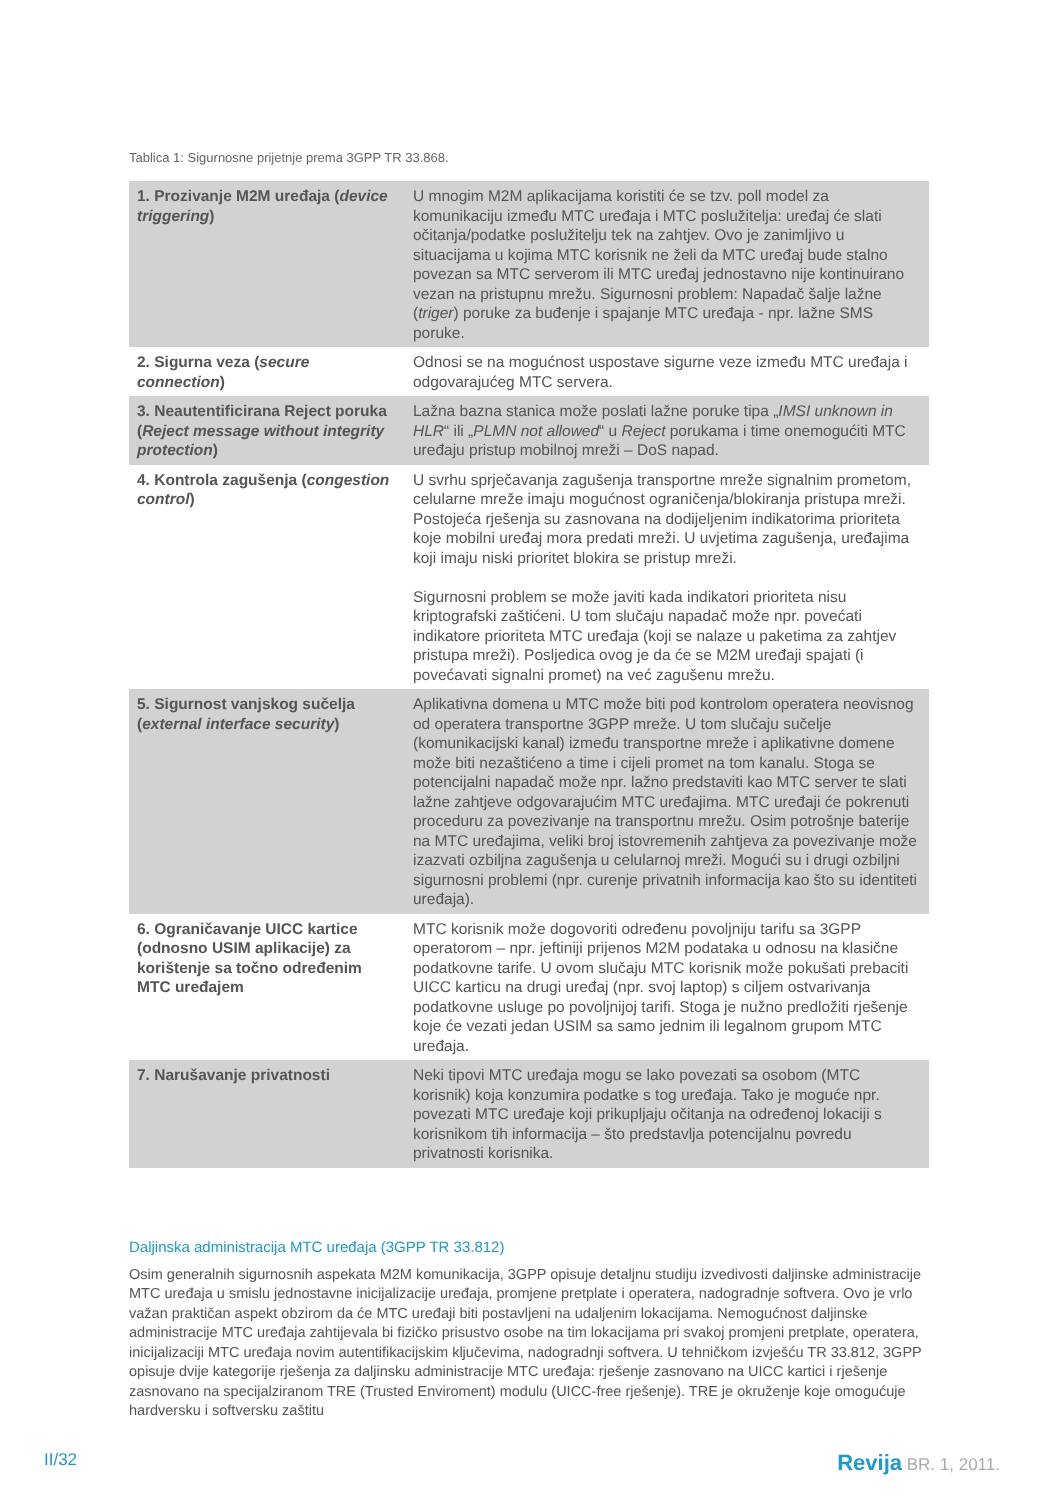Tablica 1: Sigurnosne prijetnje prema 3GPP TR 33.868.
| 1. Prozivanje M2M uređaja ( device triggering ) | U mnogim M2M aplikacijama koristiti će se tzv. poll model za komunikaciju između MTC uređaja i MTC poslužitelja: uređaj će slati očitanja/podatke poslužitelju tek na zahtjev. Ovo je zanimljivo u situacijama u kojima MTC korisnik ne želi da MTC uređaj bude stalno povezan sa MTC serverom ili MTC uređaj jednostavno nije kontinuirano vezan na pristupnu mrežu. Sigurnosni problem: Napadač šalje lažne ( triger ) poruke za buđenje i spajanje MTC uređaja - npr. lažne SMS poruke. |
| 2. Sigurna veza ( secure connection ) | Odnosi se na mogućnost uspostave sigurne veze između MTC uređaja i odgovarajućeg MTC servera. |
| 3. Neautentificirana Reject poruka ( Reject message without integrity protection ) | Lažna bazna stanica može poslati lažne poruke tipa „ IMSI unknown in HLR “ ili „ PLMN not allowed “ u Reject porukama i time onemogućiti MTC uređaju pristup mobilnoj mreži – DoS napad. |
| 4. Kontrola zagušenja ( congestion control ) | U svrhu sprječavanja zagušenja transportne mreže signalnim prometom, celularne mreže imaju mogućnost ograničenja/blokiranja pristupa mreži. Postojeća rješenja su zasnovana na dodijeljenim indikatorima prioriteta koje mobilni uređaj mora predati mreži. U uvjetima zagušenja, uređajima koji imaju niski prioritet blokira se pristup mreži. Sigurnosni problem se može javiti kada indikatori prioriteta nisu kriptografski zaštićeni. U tom slučaju napadač može npr. povećati indikatore prioriteta MTC uređaja (koji se nalaze u paketima za zahtjev pristupa mreži). Posljedica ovog je da će se M2M uređaji spajati (i povećavati signalni promet) na već zagušenu mrežu. |
| 5. Sigurnost vanjskog sučelja ( external interface security ) | Aplikativna domena u MTC može biti pod kontrolom operatera neovisnog od operatera transportne 3GPP mreže. U tom slučaju sučelje (komunikacijski kanal) između transportne mreže i aplikativne domene može biti nezaštićeno a time i cijeli promet na tom kanalu. Stoga se potencijalni napadač može npr. lažno predstaviti kao MTC server te slati lažne zahtjeve odgovarajućim MTC uređajima. MTC uređaji će pokrenuti proceduru za povezivanje na transportnu mrežu. Osim potrošnje baterije na MTC uređajima, veliki broj istovremenih zahtjeva za povezivanje može izazvati ozbiljna zagušenja u celularnoj mreži. Mogući su i drugi ozbiljni sigurnosni problemi (npr. curenje privatnih informacija kao što su identiteti uređaja). |
| 6. Ograničavanje UICC kartice (odnosno USIM aplikacije) za korištenje sa točno određenim MTC uređajem | MTC korisnik može dogovoriti određenu povoljniju tarifu sa 3GPP operatorom – npr. jeftiniji prijenos M2M podataka u odnosu na klasične podatkovne tarife. U ovom slučaju MTC korisnik može pokušati prebaciti UICC karticu na drugi uređaj (npr. svoj laptop) s ciljem ostvarivanja podatkovne usluge po povoljnijoj tarifi. Stoga je nužno predložiti rješenje koje će vezati jedan USIM sa samo jednim ili legalnom grupom MTC uređaja. |
| 7. Narušavanje privatnosti | Neki tipovi MTC uređaja mogu se lako povezati sa osobom (MTC korisnik) koja konzumira podatke s tog uređaja. Tako je moguće npr. povezati MTC uređaje koji prikupljaju očitanja na određenoj lokaciji s korisnikom tih informacija – što predstavlja potencijalnu povredu privatnosti korisnika. |
Daljinska administracija MTC uređaja (3GPP TR 33.812)
Osim generalnih sigurnosnih aspekata M2M komunikacija, 3GPP opisuje detaljnu studiju izvedivosti daljinske administracije MTC uređaja u smislu jednostavne inicijalizacije uređaja, promjene pretplate i operatera, nadogradnje softvera. Ovo je vrlo važan praktičan aspekt obzirom da će MTC uređaji biti postavljeni na udaljenim lokacijama. Nemogućnost daljinske administracije MTC uređaja zahtijevala bi fizičko prisustvo osobe na tim lokacijama pri svakoj promjeni pretplate, operatera, inicijalizaciji MTC uređaja novim autentifikacijskim ključevima, nadogradnji softvera. U tehničkom izvješću TR 33.812, 3GPP opisuje dvije kategorije rješenja za daljinsku administracije MTC uređaja: rješenje zasnovano na UICC kartici i rješenje zasnovano na specijalziranom TRE (Trusted Enviroment) modulu (UICC-free rješenje). TRE je okruženje koje omogućuje hardversku i softversku zaštitu
II/32 Revija BR. 1, 2011.